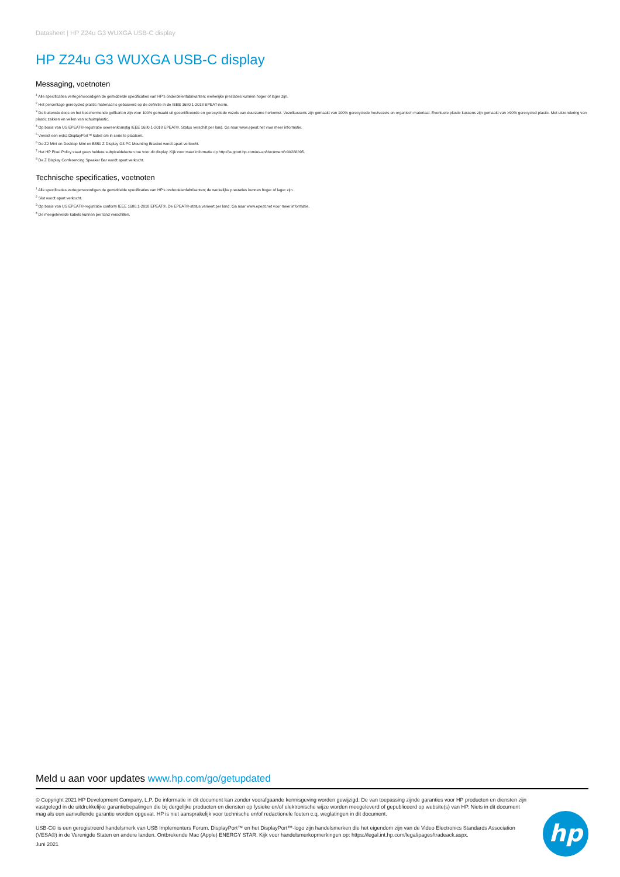Datasheet | HP Z24u G3 WUXGA USB-C display
HP Z24u G3 WUXGA USB-C display
Messaging, voetnoten
<sup>1</sup> Alle specificaties vertegenwoordigen de gemiddelde specificaties van HP's onderdelenfabrikanten; werkelijke prestaties kunnen hoger of lager zijn.
<sup>2</sup> Het percentage gerecycled plastic materiaal is gebaseerd op de definitie in de IEEE 1680.1-2018 EPEAT-norm.
<sup>3</sup> De buitenste doos en het beschermende golfkarton zijn voor 100% gemaakt uit gecertificeerde en gerecyclede vezels van duurzame herkomst. Vezelkussens zijn gemaakt van 100% gerecyclede houtvezels en organisch materiaal. Eventuele plastic kussens zijn gemaakt van >90% gerecycled plastic. Met uitzondering van plastic zakken en vellen van schuimplastic.
<sup>4</sup> Op basis van US EPEAT®-registratie overeenkomstig IEEE 1680.1-2018 EPEAT®. Status verschilt per land. Ga naar www.epeat.net voor meer informatie.
<sup>5</sup> Vereist een extra DisplayPort™ kabel om in serie te plaatsen.
<sup>6</sup> De Z2 Mini en Desktop Mini en B550 Z Display G3 PC Mounting Bracket wordt apart verkocht.
<sup>7</sup> Het HP Pixel Policy staat geen heldere subpixeldefecten toe voor dit display. Kijk voor meer informatie op http://support.hp.com/us-en/document/c00288895.
<sup>8</sup> De Z Display Conferencing Speaker Bar wordt apart verkocht.
Technische specificaties, voetnoten
<sup>1</sup> Alle specificaties vertegenwoordigen de gemiddelde specificaties van HP's onderdelenfabrikanten; de werkelijke prestaties kunnen hoger of lager zijn.
<sup>2</sup> Slot wordt apart verkocht.
<sup>3</sup> Op basis van US EPEAT®-registratie conform IEEE 1680.1-2018 EPEAT®. De EPEAT®-status varieert per land. Ga naar www.epeat.net voor meer informatie.
<sup>4</sup> De meegeleverde kabels kunnen per land verschillen.
Meld u aan voor updates www.hp.com/go/getupdated
© Copyright 2021 HP Development Company, L.P. De informatie in dit document kan zonder voorafgaande kennisgeving worden gewijzigd. De van toepassing zijnde garanties voor HP producten en diensten zijn vastgelegd in de uitdrukkelijke garantiebepalingen die bij dergelijke producten en diensten op fysieke en/of elektronische wijze worden meegeleverd of gepubliceerd op website(s) van HP. Niets in dit document mag als een aanvullende garantie worden opgevat. HP is niet aansprakelijk voor technische en/of redactionele fouten c.q. weglatingen in dit document.
USB-C© is een geregistreerd handelsmerk van USB Implementers Forum. DisplayPort™ en het DisplayPort™-logo zijn handelsmerken die het eigendom zijn van de Video Electronics Standards Association (VESA®) in de Verenigde Staten en andere landen. Ontbrekende Mac (Apple) ENERGY STAR. Kijk voor handelsmerkopmerkingen op: https://legal.int.hp.com/legal/pages/tradeack.aspx.
Juni 2021
hp